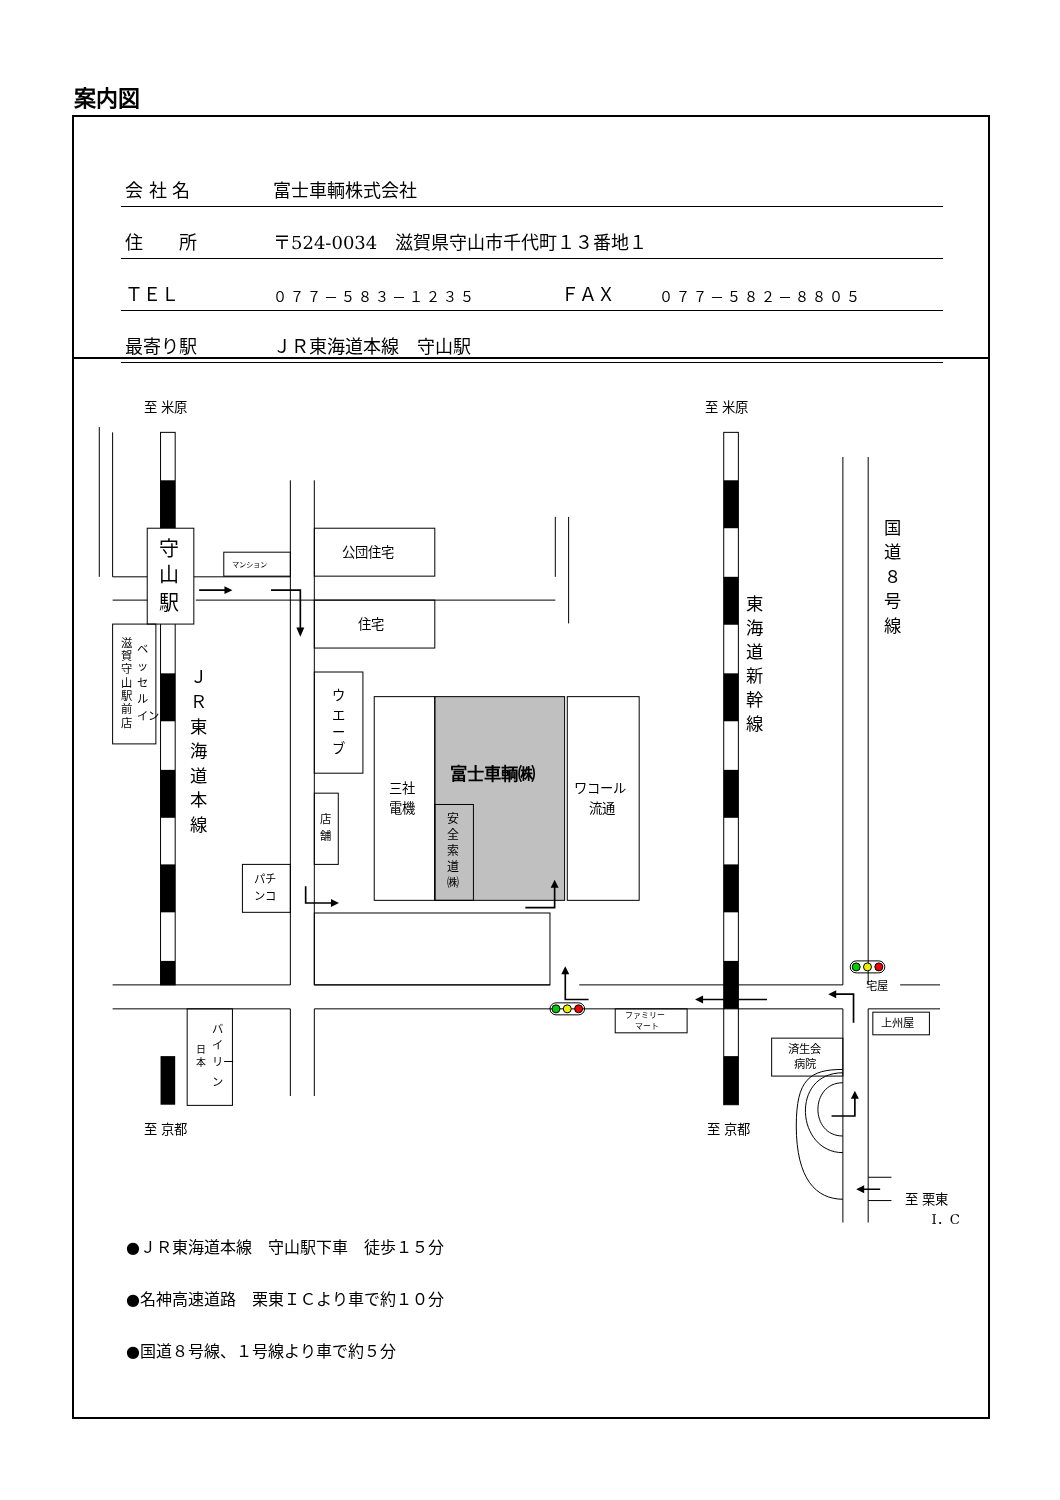案内図
| 会 社 名 | 富士車輌株式会社 | | |
| 住 所 | 〒524-0034 滋賀県守山市千代町１３番地１ | | |
| ＴＥＬ | ０７７－５８３－１２３５ | ＦＡＸ | ０７７－５８２－８８０５ |
| 最寄り駅 | ＪＲ東海道本線 守山駅 | | |
至 米原
至 米原
至 京都
至 京都
至 栗東
I．C
守
山
駅
公団住宅
住宅
マンション
富士車輌㈱
三社
電機
ワコール
流通
安
全
索
道
㈱
ウ
エ
ー
ブ
店
舗
パチ
ンコ
ベ
ッ
セ
ル
イン
滋
賀
守
山
駅
前
店
Ｊ
Ｒ
東
海
道
本
線
東
海
道
新
幹
線
国
道
８
号
線
バ
イ
リー
ン
日
本
ファミリー
マート
済生会
病院
上州屋
宅屋
●ＪＲ東海道本線　守山駅下車　徒歩１５分
●名神高速道路　栗東ＩＣより車で約１０分
●国道８号線、１号線より車で約５分